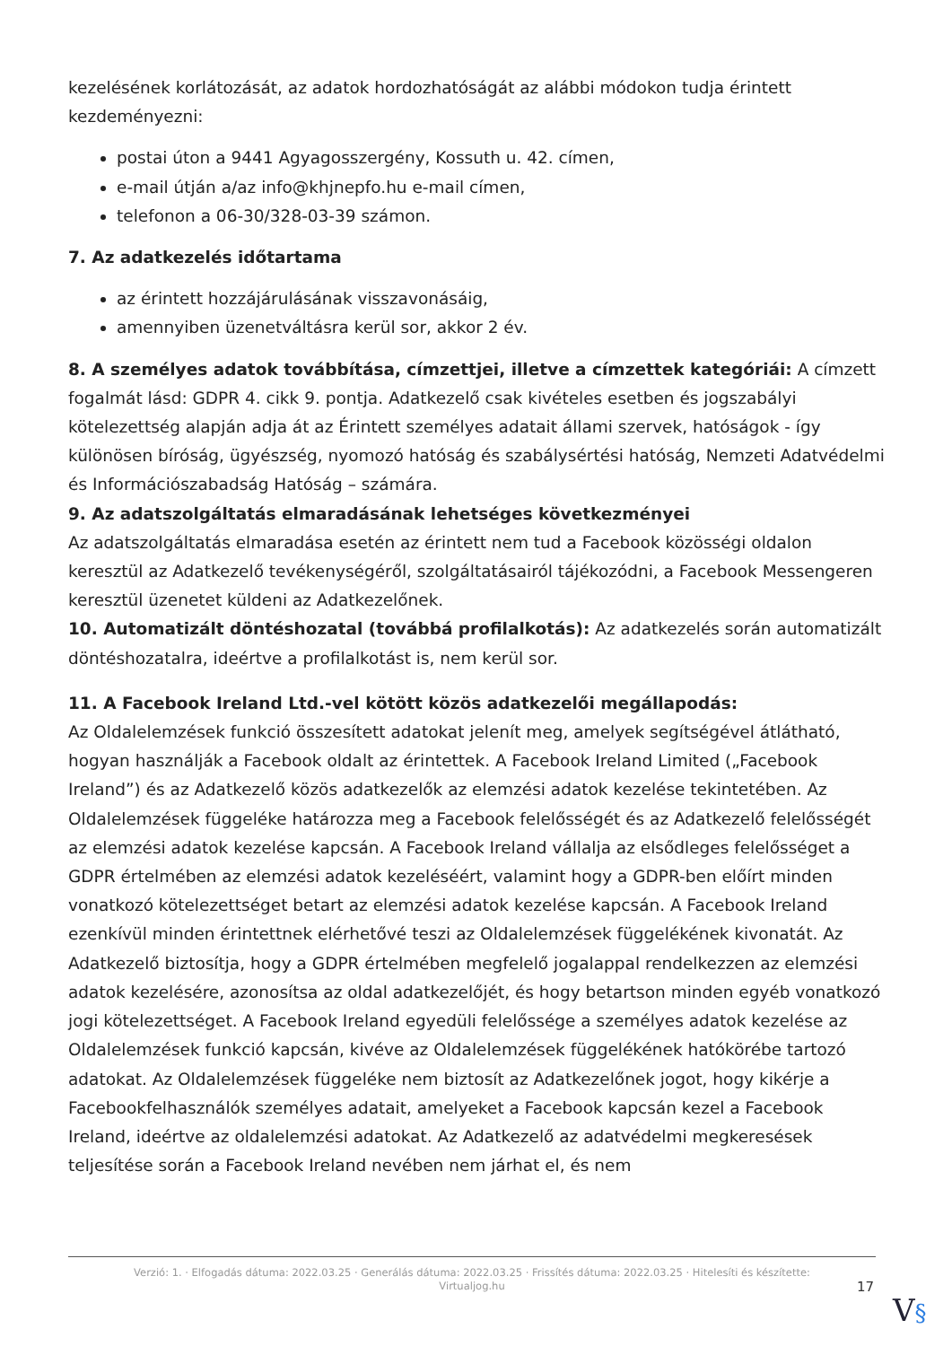kezelésének korlátozását, az adatok hordozhatóságát az alábbi módokon tudja érintett kezdeményezni:
postai úton a 9441 Agyagosszergény, Kossuth u. 42. címen,
e-mail útján a/az info@khjnepfo.hu e-mail címen,
telefonon a 06-30/328-03-39 számon.
7. Az adatkezelés időtartama
az érintett hozzájárulásának visszavonásáig,
amennyiben üzenetváltásra kerül sor, akkor 2 év.
8. A személyes adatok továbbítása, címzettjei, illetve a címzettek kategóriái: A címzett fogalmát lásd: GDPR 4. cikk 9. pontja. Adatkezelő csak kivételes esetben és jogszabályi kötelezettség alapján adja át az Érintett személyes adatait állami szervek, hatóságok - így különösen bíróság, ügyészség, nyomozó hatóság és szabálysértési hatóság, Nemzeti Adatvédelmi és Információszabadság Hatóság – számára.
9. Az adatszolgáltatás elmaradásának lehetséges következményei
Az adatszolgáltatás elmaradása esetén az érintett nem tud a Facebook közösségi oldalon keresztül az Adatkezelő tevékenységéről, szolgáltatásairól tájékozódni, a Facebook Messengeren keresztül üzenetet küldeni az Adatkezelőnek.
10. Automatizált döntéshozatal (továbbá profilalkotás): Az adatkezelés során automatizált döntéshozatalra, ideértve a profilalkotást is, nem kerül sor.
11. A Facebook Ireland Ltd.-vel kötött közös adatkezelői megállapodás:
Az Oldalelemzések funkció összesített adatokat jelenít meg, amelyek segítségével átlátható, hogyan használják a Facebook oldalt az érintettek. A Facebook Ireland Limited („Facebook Ireland”) és az Adatkezelő közös adatkezelők az elemzési adatok kezelése tekintetében. Az Oldalelemzések függeléke határozza meg a Facebook felelősségét és az Adatkezelő felelősségét az elemzési adatok kezelése kapcsán. A Facebook Ireland vállalja az elsődleges felelősséget a GDPR értelmében az elemzési adatok kezeléséért, valamint hogy a GDPR-ben előírt minden vonatkozó kötelezettséget betart az elemzési adatok kezelése kapcsán. A Facebook Ireland ezenkívül minden érintettnek elérhetővé teszi az Oldalelemzések függelékének kivonatát. Az Adatkezelő biztosítja, hogy a GDPR értelmében megfelelő jogalappal rendelkezzen az elemzési adatok kezelésére, azonosítsa az oldal adatkezelőjét, és hogy betartson minden egyéb vonatkozó jogi kötelezettséget. A Facebook Ireland egyedüli felelőssége a személyes adatok kezelése az Oldalelemzések funkció kapcsán, kivéve az Oldalelemzések függelékének hatókörébe tartozó adatokat. Az Oldalelemzések függeléke nem biztosít az Adatkezelőnek jogot, hogy kikérje a Facebookfelhasználók személyes adatait, amelyeket a Facebook kapcsán kezel a Facebook Ireland, ideértve az oldalelemzési adatokat. Az Adatkezelő az adatvédelmi megkeresések teljesítése során a Facebook Ireland nevében nem járhat el, és nem
Verzió: 1. · Elfogadás dátuma: 2022.03.25 · Generálás dátuma: 2022.03.25 · Frissítés dátuma: 2022.03.25 · Hitelesíti és készítette:
Virtualjog.hu
17
V§